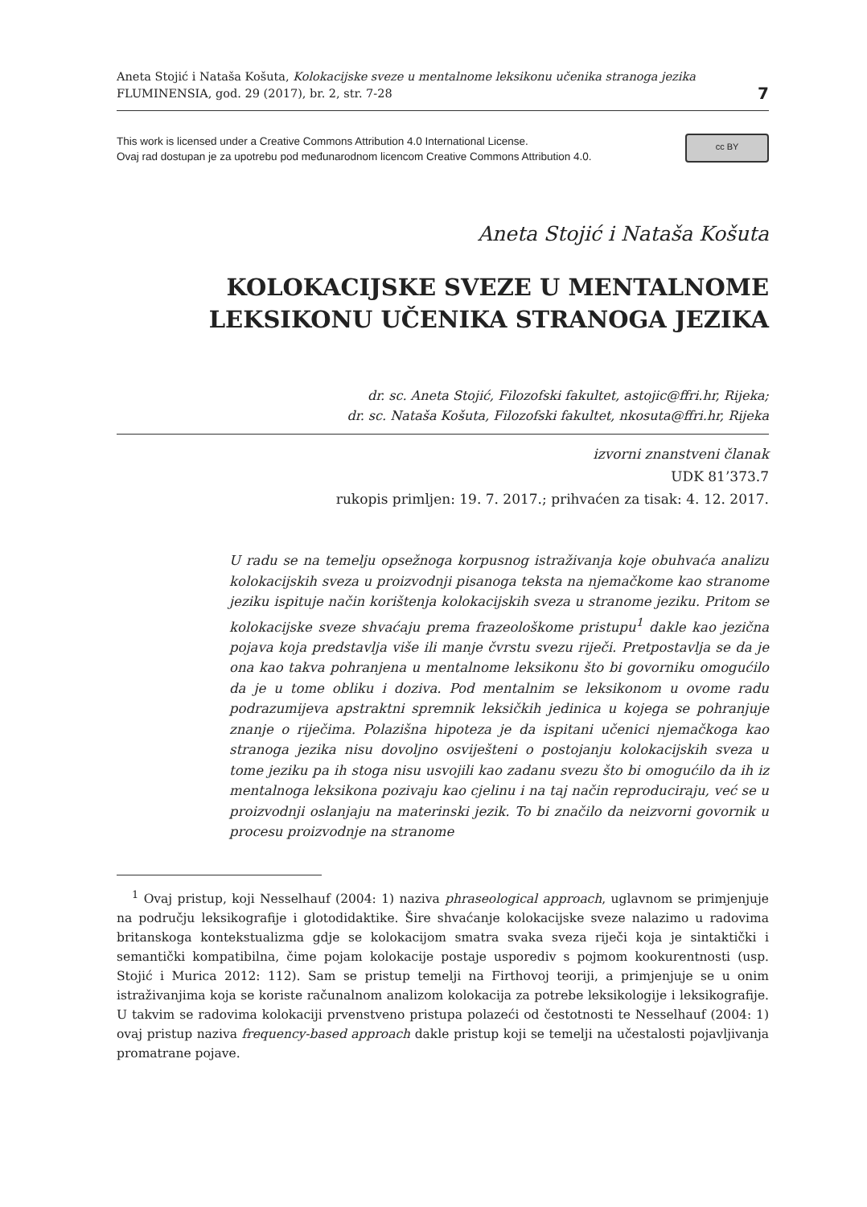Aneta Stojić i Nataša Košuta, Kolokacijske sveze u mentalnome leksikonu učenika stranoga jezika
FLUMINENSIA, god. 29 (2017), br. 2, str. 7-28
7
This work is licensed under a Creative Commons Attribution 4.0 International License.
Ovaj rad dostupan je za upotrebu pod međunarodnom licencom Creative Commons Attribution 4.0.
cc BY
Aneta Stojić i Nataša Košuta
KOLOKACIJSKE SVEZE U MENTALNOME
LEKSIKONU UČENIKA STRANOGA JEZIKA
dr. sc. Aneta Stojić, Filozofski fakultet, astojic@ffri.hr, Rijeka;
dr. sc. Nataša Košuta, Filozofski fakultet, nkosuta@ffri.hr, Rijeka
izvorni znanstveni članak
UDK 81’373.7
rukopis primljen: 19. 7. 2017.; prihvaćen za tisak: 4. 12. 2017.
U radu se na temelju opsežnoga korpusnog istraživanja koje obuhvaća analizu kolokacijskih sveza u proizvodnji pisanoga teksta na njemačkome kao stranome jeziku ispituje način korištenja kolokacijskih sveza u stranome jeziku. Pritom se kolokacijske sveze shvaćaju prema frazeološkome pristupu<sup>1</sup> dakle kao jezična pojava koja predstavlja više ili manje čvrstu svezu riječi. Pretpostavlja se da je ona kao takva pohranjena u mentalnome leksikonu što bi govorniku omogućilo da je u tome obliku i doziva. Pod mentalnim se leksikonom u ovome radu podrazumijeva apstraktni spremnik leksičkih jedinica u kojega se pohranjuje znanje o riječima. Polazišna hipoteza je da ispitani učenici njemačkoga kao stranoga jezika nisu dovoljno osviješteni o postojanju kolokacijskih sveza u tome jeziku pa ih stoga nisu usvojili kao zadanu svezu što bi omogućilo da ih iz mentalnoga leksikona pozivaju kao cjelinu i na taj način reproduciraju, već se u proizvodnji oslanjaju na materinski jezik. To bi značilo da neizvorni govornik u procesu proizvodnje na stranome
<sup>1</sup> Ovaj pristup, koji Nesselhauf (2004: 1) naziva phraseological approach, uglavnom se primjenjuje na području leksikografije i glotodidaktike. Šire shvaćanje kolokacijske sveze nalazimo u radovima britanskoga kontekstualizma gdje se kolokacijom smatra svaka sveza riječi koja je sintaktički i semantički kompatibilna, čime pojam kolokacije postaje usporediv s pojmom kookurentnosti (usp. Stojić i Murica 2012: 112). Sam se pristup temelji na Firthovoj teoriji, a primjenjuje se u onim istraživanjima koja se koriste računalnom analizom kolokacija za potrebe leksikologije i leksikografije. U takvim se radovima kolokaciji prvenstveno pristupa polazeći od čestotnosti te Nesselhauf (2004: 1) ovaj pristup naziva frequency-based approach dakle pristup koji se temelji na učestalosti pojavljivanja promatrane pojave.